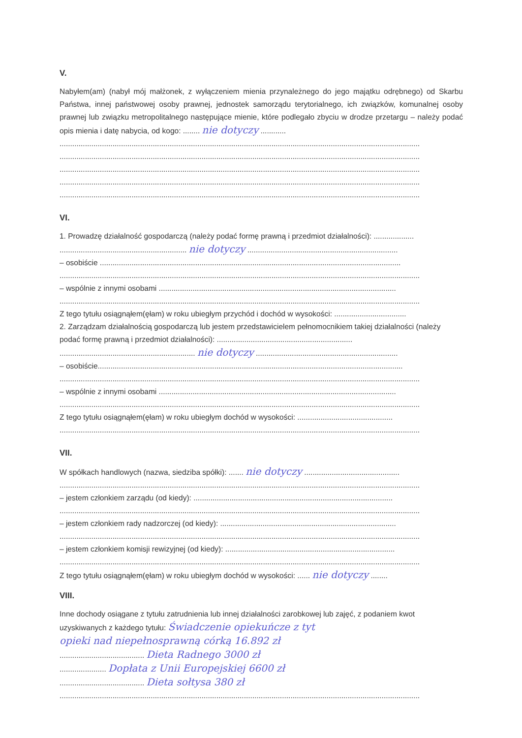V.
Nabyłem(am) (nabył mój małżonek, z wyłączeniem mienia przynależnego do jego majątku odrębnego) od Skarbu Państwa, innej państwowej osoby prawnej, jednostek samorządu terytorialnego, ich związków, komunalnej osoby prawnej lub związku metropolitalnego następujące mienie, które podlegało zbyciu w drodze przetargu – należy podać opis mienia i datę nabycia, od kogo: ........ nie dotyczy ............
..........................................................................................................................................................................
..........................................................................................................................................................................
..........................................................................................................................................................................
..........................................................................................................................................................................
..........................................................................................................................................................................
VI.
1. Prowadzę działalność gospodarczą (należy podać formę prawną i przedmiot działalności): ...................
............................................................ nie dotyczy .......................................................................
– osobiście ..............................................................................................................................................
..........................................................................................................................................................................
– wspólnie z innymi osobami ................................................................................................................
..........................................................................................................................................................................
Z tego tytułu osiągnąłem(ęłam) w roku ubiegłym przychód i dochód w wysokości: ..................................
2. Zarządzam działalnością gospodarczą lub jestem przedstawicielem pełnomocnikiem takiej działalności (należy podać formę prawną i przedmiot działalności): ................................................................
................................................................ nie dotyczy ...................................................................
– osobiście................................................................................................................................................
..........................................................................................................................................................................
– wspólnie z innymi osobami ................................................................................................................
..........................................................................................................................................................................
Z tego tytułu osiągnąłem(ęłam) w roku ubiegłym dochód w wysokości: .............................................
..........................................................................................................................................................................
VII.
W spółkach handlowych (nazwa, siedziba spółki): ....... nie dotyczy .............................................
..........................................................................................................................................................................
– jestem członkiem zarządu (od kiedy): ..............................................................................................
..........................................................................................................................................................................
– jestem członkiem rady nadzorczej (od kiedy): ...................................................................................
..........................................................................................................................................................................
– jestem członkiem komisji rewizyjnej (od kiedy): ................................................................................
..........................................................................................................................................................................
Z tego tytułu osiągnąłem(ęłam) w roku ubiegłym dochód w wysokości: ...... nie dotyczy ........
VIII.
Inne dochody osiągane z tytułu zatrudnienia lub innej działalności zarobkowej lub zajęć, z podaniem kwot uzyskiwanych z każdego tytułu: Świadczenie opiekuńcze z tyt
opieki nad niepełnosprawną córką 16.892 zł
........................................ Dieta Radnego 3000 zł
...................... Dopłata z Unii Europejskiej 6600 zł
........................................ Dieta sołtysa 380 zł
..........................................................................................................................................................................